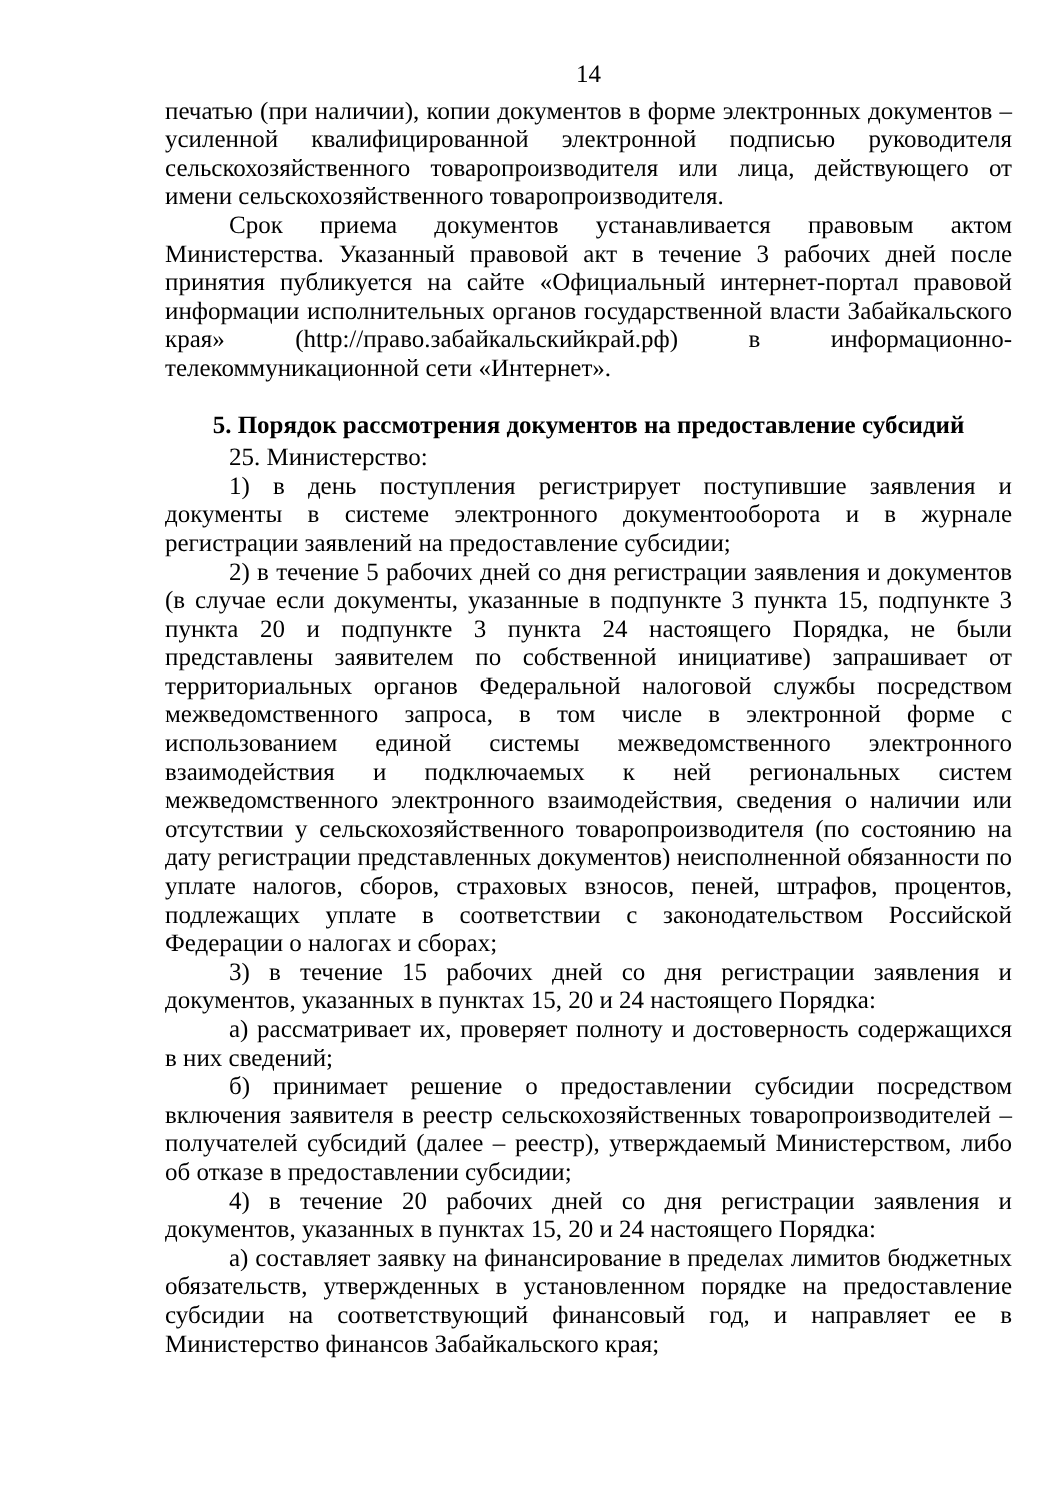14
печатью (при наличии), копии документов в форме электронных документов – усиленной квалифицированной электронной подписью руководителя сельскохозяйственного товаропроизводителя или лица, действующего от имени сельскохозяйственного товаропроизводителя.
Срок приема документов устанавливается правовым актом Министерства. Указанный правовой акт в течение 3 рабочих дней после принятия публикуется на сайте «Официальный интернет-портал правовой информации исполнительных органов государственной власти Забайкальского края» (http://право.забайкальскийкрай.рф) в информационно-телекоммуникационной сети «Интернет».
5. Порядок рассмотрения документов на предоставление субсидий
25. Министерство:
1) в день поступления регистрирует поступившие заявления и документы в системе электронного документооборота и в журнале регистрации заявлений на предоставление субсидии;
2) в течение 5 рабочих дней со дня регистрации заявления и документов (в случае если документы, указанные в подпункте 3 пункта 15, подпункте 3 пункта 20 и подпункте 3 пункта 24 настоящего Порядка, не были представлены заявителем по собственной инициативе) запрашивает от территориальных органов Федеральной налоговой службы посредством межведомственного запроса, в том числе в электронной форме с использованием единой системы межведомственного электронного взаимодействия и подключаемых к ней региональных систем межведомственного электронного взаимодействия, сведения о наличии или отсутствии у сельскохозяйственного товаропроизводителя (по состоянию на дату регистрации представленных документов) неисполненной обязанности по уплате налогов, сборов, страховых взносов, пеней, штрафов, процентов, подлежащих уплате в соответствии с законодательством Российской Федерации о налогах и сборах;
3) в течение 15 рабочих дней со дня регистрации заявления и документов, указанных в пунктах 15, 20 и 24 настоящего Порядка:
а) рассматривает их, проверяет полноту и достоверность содержащихся в них сведений;
б) принимает решение о предоставлении субсидии посредством включения заявителя в реестр сельскохозяйственных товаропроизводителей – получателей субсидий (далее – реестр), утверждаемый Министерством, либо об отказе в предоставлении субсидии;
4) в течение 20 рабочих дней со дня регистрации заявления и документов, указанных в пунктах 15, 20 и 24 настоящего Порядка:
а) составляет заявку на финансирование в пределах лимитов бюджетных обязательств, утвержденных в установленном порядке на предоставление субсидии на соответствующий финансовый год, и направляет ее в Министерство финансов Забайкальского края;